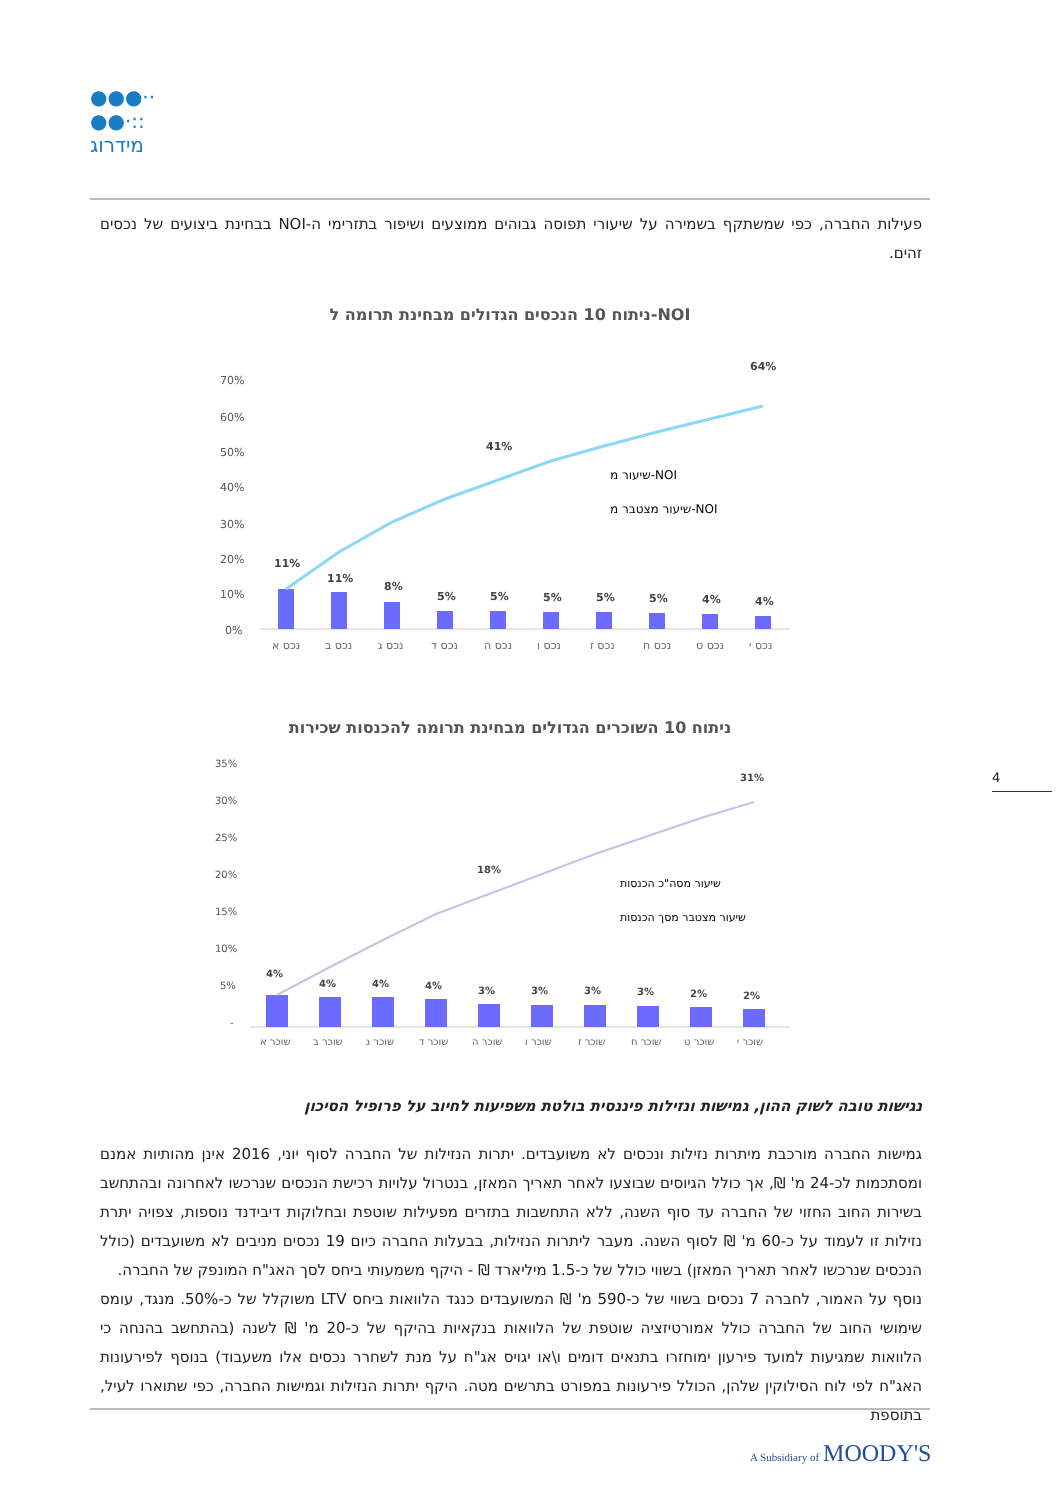●●●··
●●·::
מידרוג
פעילות החברה, כפי שמשתקף בשמירה על שיעורי תפוסה גבוהים ממוצעים ושיפור בתזרימי ה-NOI בבחינת ביצועים של נכסים זהים.
ניתוח 10 הנכסים הגדולים מבחינת תרומה ל-NOI
70%
60%
50%
40%
30%
20%
10%
0%
11%
11%
8%
5%
5%
5%
5%
5%
4%
4%
41%
64%
שיעור מ-NOI
שיעור מצטבר מ-NOI
נכס א
נכס ב
נכס ג
נכס ד
נכס ה
נכס ו
נכס ז
נכס ח
נכס ט
נכס י
ניתוח 10 השוכרים הגדולים מבחינת תרומה להכנסות שכירות
35%
30%
25%
20%
15%
10%
5%
-
4%
4%
4%
4%
3%
3%
3%
3%
2%
2%
18%
31%
שיעור מסה"כ הכנסות
שיעור מצטבר מסך הכנסות
שוכר א
שוכר ב
שוכר ג
שוכר ד
שוכר ה
שוכר ו
שוכר ז
שוכר ח
שוכר ט
שוכר י
4
נגישות טובה לשוק ההון, גמישות ונזילות פיננסית בולטת משפיעות לחיוב על פרופיל הסיכון
גמישות החברה מורכבת מיתרות נזילות ונכסים לא משועבדים. יתרות הנזילות של החברה לסוף יוני, 2016 אינן מהותיות אמנם ומסתכמות לכ-24 מ' ₪, אך כולל הגיוסים שבוצעו לאחר תאריך המאזן, בנטרול עלויות רכישת הנכסים שנרכשו לאחרונה ובהתחשב בשירות החוב החזוי של החברה עד סוף השנה, ללא התחשבות בתזרים מפעילות שוטפת ובחלוקות דיבידנד נוספות, צפויה יתרת נזילות זו לעמוד על כ-60 מ' ₪ לסוף השנה. מעבר ליתרות הנזילות, בבעלות החברה כיום 19 נכסים מניבים לא משועבדים (כולל הנכסים שנרכשו לאחר תאריך המאזן) בשווי כולל של כ-1.5 מיליארד ₪ - היקף משמעותי ביחס לסך האג"ח המונפק של החברה.
נוסף על האמור, לחברה 7 נכסים בשווי של כ-590 מ' ₪ המשועבדים כנגד הלוואות ביחס LTV משוקלל של כ-50%. מנגד, עומס שימושי החוב של החברה כולל אמורטיזציה שוטפת של הלוואות בנקאיות בהיקף של כ-20 מ' ₪ לשנה (בהתחשב בהנחה כי הלוואות שמגיעות למועד פירעון ימוחזרו בתנאים דומים ו\או יגויס אג"ח על מנת לשחרר נכסים אלו משעבוד) בנוסף לפירעונות האג"ח לפי לוח הסילוקין שלהן, הכולל פירעונות במפורט בתרשים מטה. היקף יתרות הנזילות וגמישות החברה, כפי שתוארו לעיל, בתוספת
A Subsidiary of MOODY'S